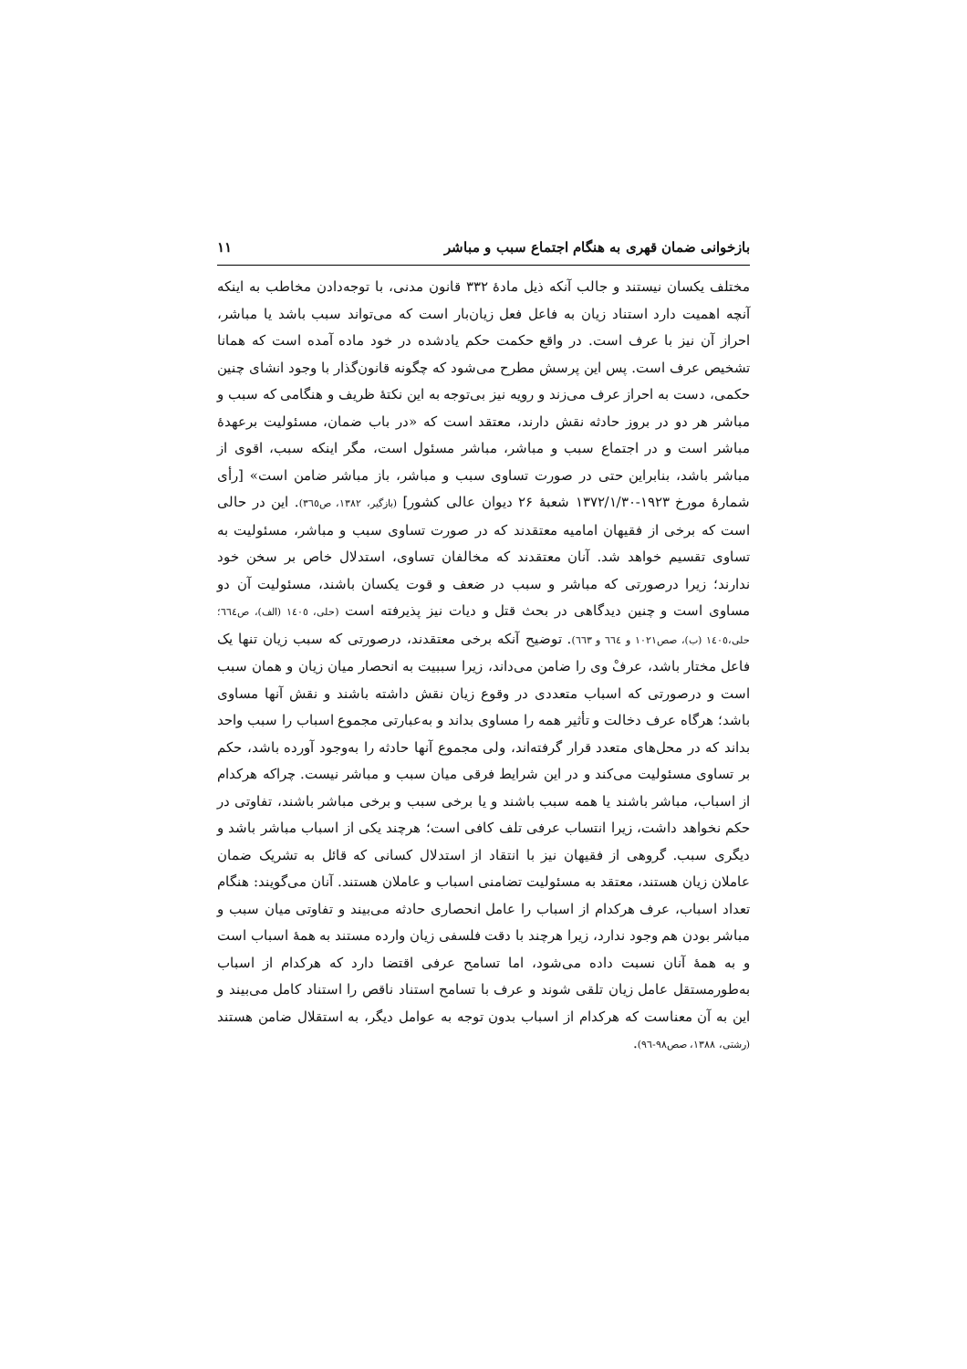بازخوانی ضمان قهری به هنگام اجتماع سبب و مباشر ۱۱
مختلف یکسان نیستند و جالب آنکه ذیل مادهٔ ۳۳۲ قانون مدنی، با توجه‌دادن مخاطب به اینکه آنچه اهمیت دارد استناد زیان به فاعل فعل زیان‌بار است که می‌تواند سبب باشد یا مباشر، احراز آن نیز با عرف است. در واقع حکمت حکم یادشده در خود ماده آمده است که همانا تشخیص عرف است. پس این پرسش مطرح می‌شود که چگونه قانون‌گذار با وجود انشای چنین حکمی، دست به احراز عرف می‌زند و رویه نیز بی‌توجه به این نکتهٔ ظریف و هنگامی که سبب و مباشر هر دو در بروز حادثه نقش دارند، معتقد است که «در باب ضمان، مسئولیت برعهدهٔ مباشر است و در اجتماع سبب و مباشر، مباشر مسئول است، مگر اینکه سبب، اقوی از مباشر باشد، بنابراین حتی در صورت تساوی سبب و مباشر، باز مباشر ضامن است» [رأی شمارهٔ مورخ ۱۹۲۳-۱۳۷۲/۱/۳۰ شعبهٔ ۲۶ دیوان عالی کشور] (بازگیر، ۱۳۸۲، ص۳٦٥). این در حالی است که برخی از فقیهان امامیه معتقدند که در صورت تساوی سبب و مباشر، مسئولیت به تساوی تقسیم خواهد شد. آنان معتقدند که مخالفان تساوی، استدلال خاص بر سخن خود ندارند؛ زیرا درصورتی که مباشر و سبب در ضعف و قوت یکسان باشند، مسئولیت آن دو مساوی است و چنین دیدگاهی در بحث قتل و دیات نیز پذیرفته است (حلی، ١٤٠٥ (الف)، ص٦٦٤؛ حلی،١٤٠٥ (ب)، صص١٠٢١ و ٦٦٤ و ٦٦٣). توضیح آنکه برخی معتقدند، درصورتی که سبب زیان تنها یک فاعل مختار باشد، عرفْ وی را ضامن می‌داند، زیرا سببیت به انحصار میان زیان و همان سبب است و درصورتی که اسباب متعددی در وقوع زیان نقش داشته باشند و نقش آنها مساوی باشد؛ هرگاه عرف دخالت و تأثیر همه را مساوی بداند و به‌عبارتی مجموع اسباب را سبب واحد بداند که در محل‌های متعدد قرار گرفته‌اند، ولی مجموع آنها حادثه را به‌وجود آورده باشد، حکم بر تساوی مسئولیت می‌کند و در این شرایط فرقی میان سبب و مباشر نیست. چراکه هرکدام از اسباب، مباشر باشند یا همه سبب باشند و یا برخی سبب و برخی مباشر باشند، تفاوتی در حکم نخواهد داشت، زیرا انتساب عرفی تلف کافی است؛ هرچند یکی از اسباب مباشر باشد و دیگری سبب. گروهی از فقیهان نیز با انتقاد از استدلال کسانی که قائل به تشریک ضمان عاملان زیان هستند، معتقد به مسئولیت تضامنی اسباب و عاملان هستند. آنان می‌گویند: هنگام تعداد اسباب، عرف هرکدام از اسباب را عامل انحصاری حادثه می‌بیند و تفاوتی میان سبب و مباشر بودن هم وجود ندارد، زیرا هرچند با دقت فلسفی زیان وارده مستند به همهٔ اسباب است و به همهٔ آنان نسبت داده می‌شود، اما تسامح عرفی اقتضا دارد که هرکدام از اسباب به‌طورمستقل عامل زیان تلقی شوند و عرف با تسامح استناد ناقص را استناد کامل می‌بیند و این به آن معناست که هرکدام از اسباب بدون توجه به عوامل دیگر، به استقلال ضامن هستند (رشتی، ۱۳۸۸، صص۹۸-۹٦).